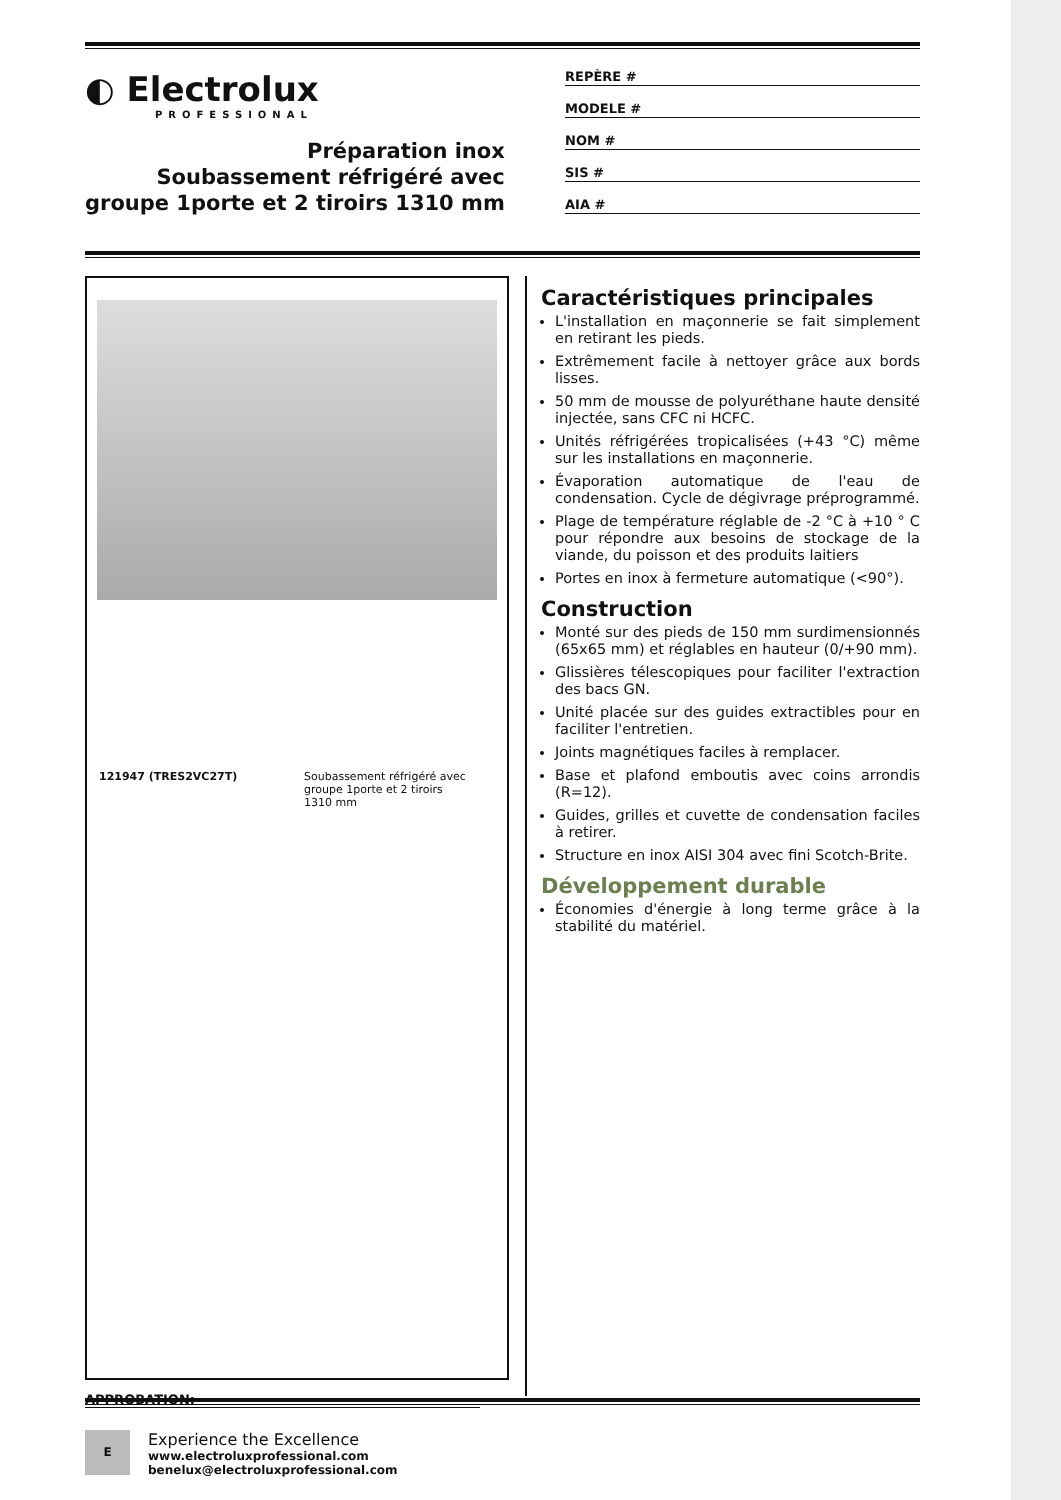◐ Electrolux
PROFESSIONAL
Préparation inox
Soubassement réfrigéré avec
groupe 1porte et 2 tiroirs 1310 mm
REPÈRE #
MODELE #
NOM #
SIS #
AIA #
121947 (TRES2VC27T) Soubassement réfrigéré avec groupe 1porte et 2 tiroirs 1310 mm
APPROBATION:
Caractéristiques principales
L'installation en maçonnerie se fait simplement en retirant les pieds.
Extrêmement facile à nettoyer grâce aux bords lisses.
50 mm de mousse de polyuréthane haute densité injectée, sans CFC ni HCFC.
Unités réfrigérées tropicalisées (+43 °C) même sur les installations en maçonnerie.
Évaporation automatique de l'eau de condensation. Cycle de dégivrage préprogrammé.
Plage de température réglable de -2 °C à +10 ° C pour répondre aux besoins de stockage de la viande, du poisson et des produits laitiers
Portes en inox à fermeture automatique (<90°).
Construction
Monté sur des pieds de 150 mm surdimensionnés (65x65 mm) et réglables en hauteur (0/+90 mm).
Glissières télescopiques pour faciliter l'extraction des bacs GN.
Unité placée sur des guides extractibles pour en faciliter l'entretien.
Joints magnétiques faciles à remplacer.
Base et plafond emboutis avec coins arrondis (R=12).
Guides, grilles et cuvette de condensation faciles à retirer.
Structure en inox AISI 304 avec fini Scotch-Brite.
Développement durable
Économies d'énergie à long terme grâce à la stabilité du matériel.
E
Experience the Excellence
www.electroluxprofessional.com
benelux@electroluxprofessional.com